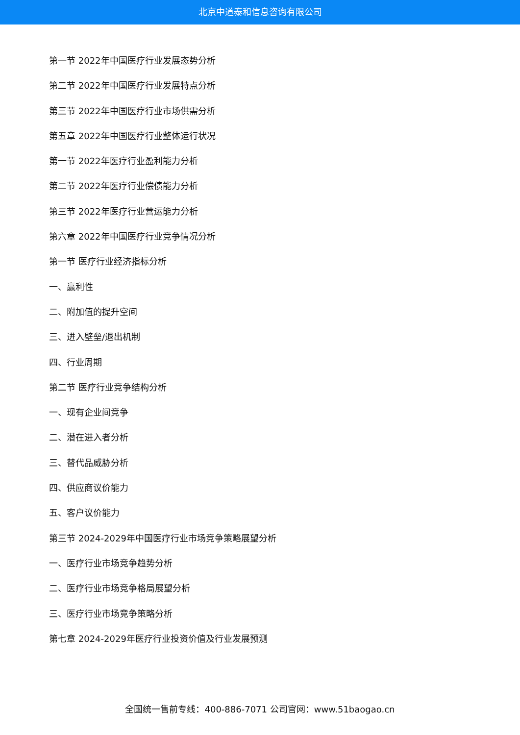北京中道泰和信息咨询有限公司
第一节 2022年中国医疗行业发展态势分析
第二节 2022年中国医疗行业发展特点分析
第三节 2022年中国医疗行业市场供需分析
第五章 2022年中国医疗行业整体运行状况
第一节 2022年医疗行业盈利能力分析
第二节 2022年医疗行业偿债能力分析
第三节 2022年医疗行业营运能力分析
第六章 2022年中国医疗行业竞争情况分析
第一节 医疗行业经济指标分析
一、赢利性
二、附加值的提升空间
三、进入壁垒/退出机制
四、行业周期
第二节 医疗行业竞争结构分析
一、现有企业间竞争
二、潜在进入者分析
三、替代品威胁分析
四、供应商议价能力
五、客户议价能力
第三节 2024-2029年中国医疗行业市场竞争策略展望分析
一、医疗行业市场竞争趋势分析
二、医疗行业市场竞争格局展望分析
三、医疗行业市场竞争策略分析
第七章 2024-2029年医疗行业投资价值及行业发展预测
全国统一售前专线：400-886-7071 公司官网：www.51baogao.cn